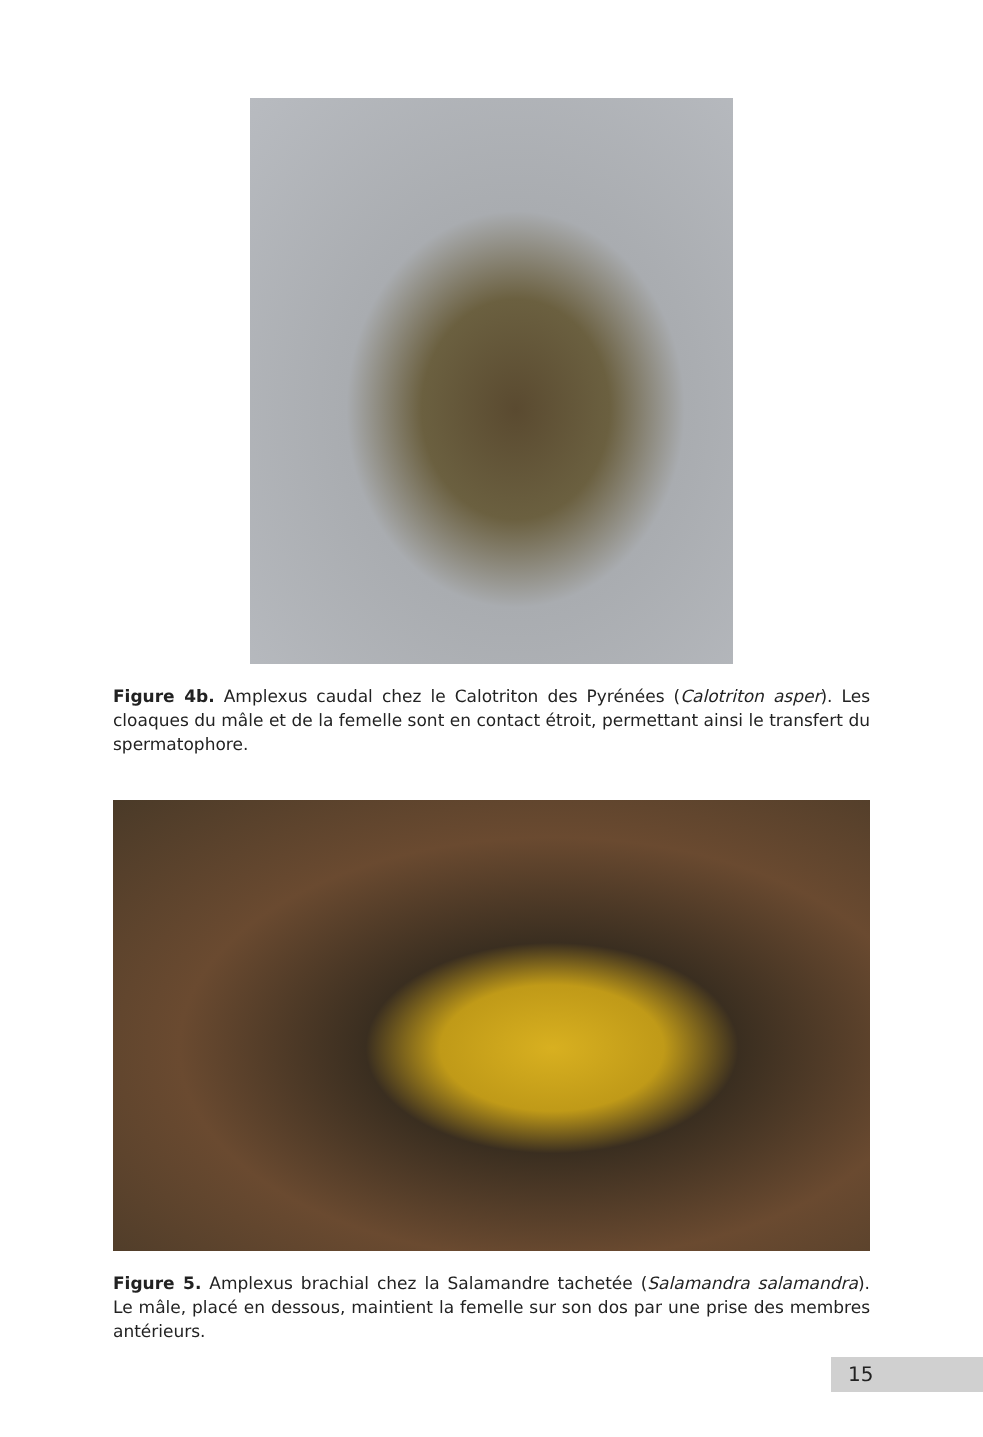Figure 4b. Amplexus caudal chez le Calotriton des Pyrénées (Calotriton asper). Les cloaques du mâle et de la femelle sont en contact étroit, permettant ainsi le transfert du spermatophore.
Figure 5. Amplexus brachial chez la Salamandre tachetée (Salamandra salamandra). Le mâle, placé en dessous, maintient la femelle sur son dos par une prise des membres antérieurs.
15